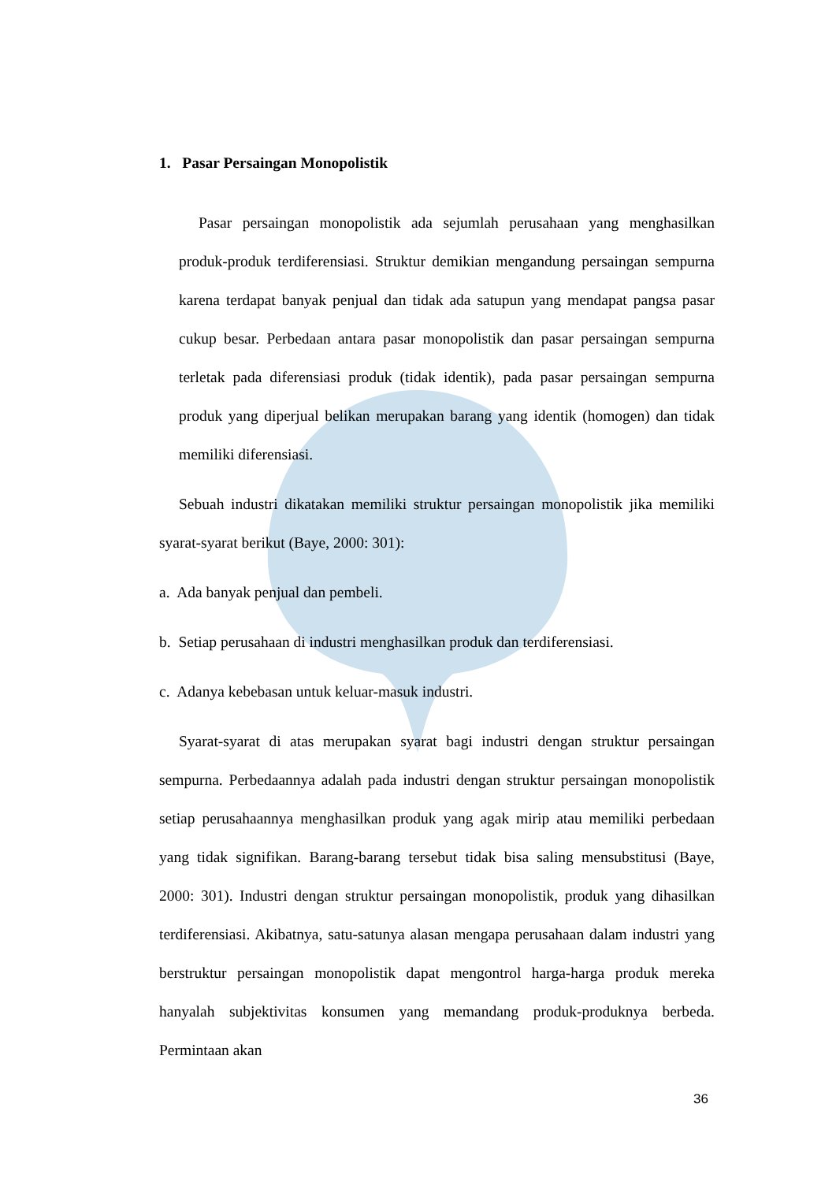1. Pasar Persaingan Monopolistik
Pasar persaingan monopolistik ada sejumlah perusahaan yang menghasilkan produk-produk terdiferensiasi. Struktur demikian mengandung persaingan sempurna karena terdapat banyak penjual dan tidak ada satupun yang mendapat pangsa pasar cukup besar. Perbedaan antara pasar monopolistik dan pasar persaingan sempurna terletak pada diferensiasi produk (tidak identik), pada pasar persaingan sempurna produk yang diperjual belikan merupakan barang yang identik (homogen) dan tidak memiliki diferensiasi.
Sebuah industri dikatakan memiliki struktur persaingan monopolistik jika memiliki syarat-syarat berikut (Baye, 2000: 301):
a. Ada banyak penjual dan pembeli.
b. Setiap perusahaan di industri menghasilkan produk dan terdiferensiasi.
c. Adanya kebebasan untuk keluar-masuk industri.
Syarat-syarat di atas merupakan syarat bagi industri dengan struktur persaingan sempurna. Perbedaannya adalah pada industri dengan struktur persaingan monopolistik setiap perusahaannya menghasilkan produk yang agak mirip atau memiliki perbedaan yang tidak signifikan. Barang-barang tersebut tidak bisa saling mensubstitusi (Baye, 2000: 301). Industri dengan struktur persaingan monopolistik, produk yang dihasilkan terdiferensiasi. Akibatnya, satu-satunya alasan mengapa perusahaan dalam industri yang berstruktur persaingan monopolistik dapat mengontrol harga-harga produk mereka hanyalah subjektivitas konsumen yang memandang produk-produknya berbeda. Permintaan akan
36